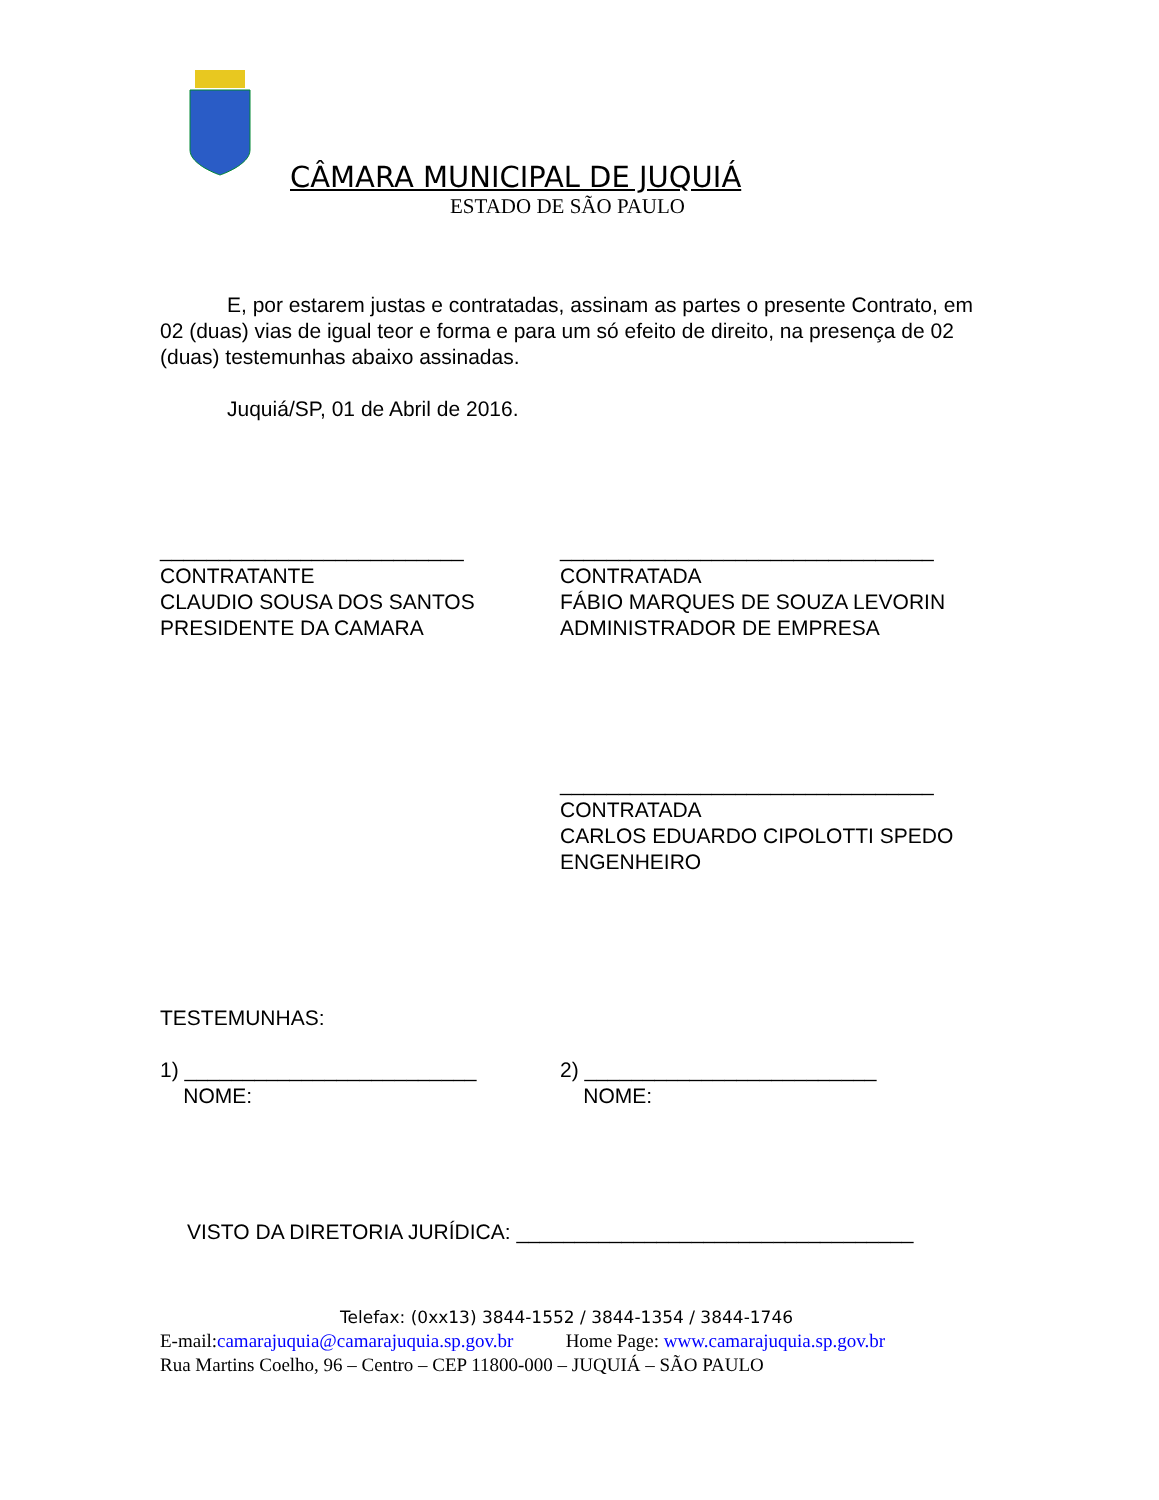CÂMARA MUNICIPAL DE JUQUIÁ
ESTADO DE SÃO PAULO
E, por estarem justas e contratadas, assinam as partes o presente Contrato, em 02 (duas) vias de igual teor e forma e para um só efeito de direito, na presença de 02 (duas) testemunhas abaixo assinadas.
Juquiá/SP, 01 de Abril de 2016.
__________________________
CONTRATANTE
CLAUDIO SOUSA DOS SANTOS
PRESIDENTE DA CAMARA
________________________________
CONTRATADA
FÁBIO MARQUES DE SOUZA LEVORIN
ADMINISTRADOR DE EMPRESA
________________________________
CONTRATADA
CARLOS EDUARDO CIPOLOTTI SPEDO
ENGENHEIRO
TESTEMUNHAS:
1) _________________________
NOME:
2) _________________________
NOME:
VISTO DA DIRETORIA JURÍDICA: __________________________________
Telefax: (0xx13) 3844-1552 / 3844-1354 / 3844-1746
E-mail:camarajuquia@camarajuquia.sp.gov.br Home Page: www.camarajuquia.sp.gov.br
Rua Martins Coelho, 96 – Centro – CEP 11800-000 – JUQUIÁ – SÃO PAULO